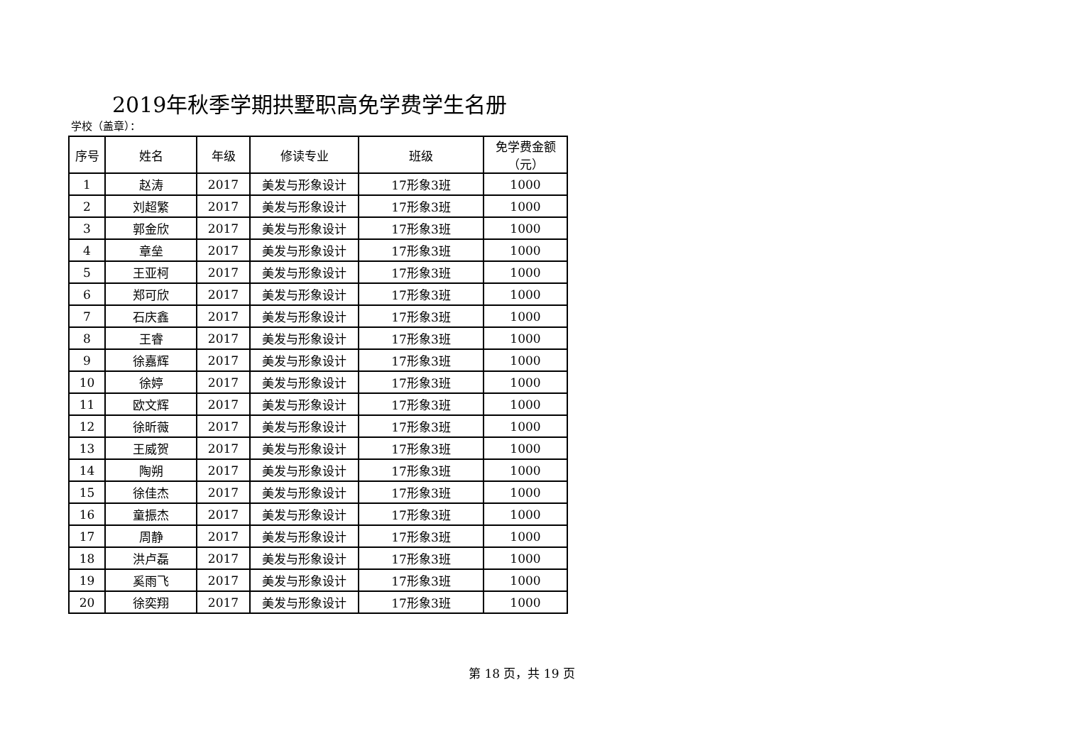2019年秋季学期拱墅职高免学费学生名册
学校（盖章）：
| 序号 | 姓名 | 年级 | 修读专业 | 班级 | 免学费金额 （元） |
| --- | --- | --- | --- | --- | --- |
| 1 | 赵涛 | 2017 | 美发与形象设计 | 17形象3班 | 1000 |
| 2 | 刘超繁 | 2017 | 美发与形象设计 | 17形象3班 | 1000 |
| 3 | 郭金欣 | 2017 | 美发与形象设计 | 17形象3班 | 1000 |
| 4 | 章垒 | 2017 | 美发与形象设计 | 17形象3班 | 1000 |
| 5 | 王亚柯 | 2017 | 美发与形象设计 | 17形象3班 | 1000 |
| 6 | 郑可欣 | 2017 | 美发与形象设计 | 17形象3班 | 1000 |
| 7 | 石庆鑫 | 2017 | 美发与形象设计 | 17形象3班 | 1000 |
| 8 | 王睿 | 2017 | 美发与形象设计 | 17形象3班 | 1000 |
| 9 | 徐嘉辉 | 2017 | 美发与形象设计 | 17形象3班 | 1000 |
| 10 | 徐婷 | 2017 | 美发与形象设计 | 17形象3班 | 1000 |
| 11 | 欧文辉 | 2017 | 美发与形象设计 | 17形象3班 | 1000 |
| 12 | 徐昕薇 | 2017 | 美发与形象设计 | 17形象3班 | 1000 |
| 13 | 王威贺 | 2017 | 美发与形象设计 | 17形象3班 | 1000 |
| 14 | 陶朔 | 2017 | 美发与形象设计 | 17形象3班 | 1000 |
| 15 | 徐佳杰 | 2017 | 美发与形象设计 | 17形象3班 | 1000 |
| 16 | 童振杰 | 2017 | 美发与形象设计 | 17形象3班 | 1000 |
| 17 | 周静 | 2017 | 美发与形象设计 | 17形象3班 | 1000 |
| 18 | 洪卢磊 | 2017 | 美发与形象设计 | 17形象3班 | 1000 |
| 19 | 奚雨飞 | 2017 | 美发与形象设计 | 17形象3班 | 1000 |
| 20 | 徐奕翔 | 2017 | 美发与形象设计 | 17形象3班 | 1000 |
第 18 页，共 19 页